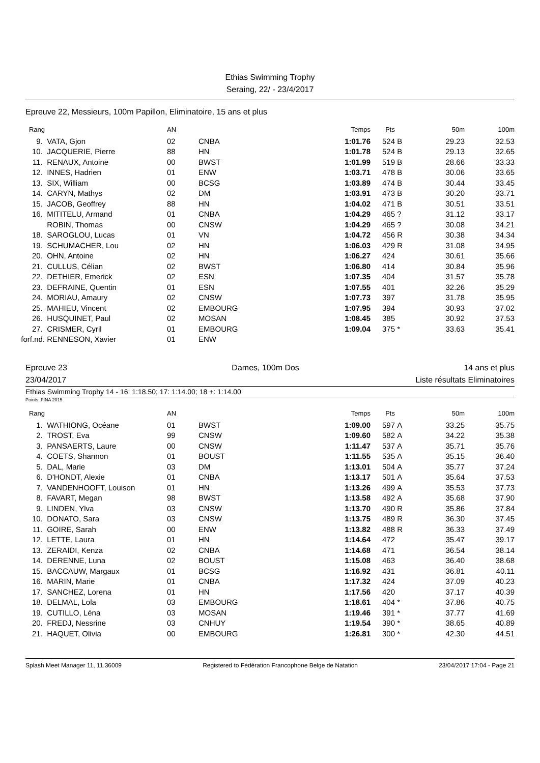Ethias Swimming Trophy
Seraing, 22/ - 23/4/2017
Epreuve 22, Messieurs, 100m Papillon, Eliminatoire, 15 ans et plus
| Rang | | AN | | Temps | Pts | | 50m | 100m |
| --- | --- | --- | --- | --- | --- | --- | --- | --- |
| 9. | VATA, Gjon | 02 | CNBA | 1:01.76 | 524 | B | 29.23 | 32.53 |
| 10. | JACQUERIE, Pierre | 88 | HN | 1:01.78 | 524 | B | 29.13 | 32.65 |
| 11. | RENAUX, Antoine | 00 | BWST | 1:01.99 | 519 | B | 28.66 | 33.33 |
| 12. | INNES, Hadrien | 01 | ENW | 1:03.71 | 478 | B | 30.06 | 33.65 |
| 13. | SIX, William | 00 | BCSG | 1:03.89 | 474 | B | 30.44 | 33.45 |
| 14. | CARYN, Mathys | 02 | DM | 1:03.91 | 473 | B | 30.20 | 33.71 |
| 15. | JACOB, Geoffrey | 88 | HN | 1:04.02 | 471 | B | 30.51 | 33.51 |
| 16. | MITITELU, Armand | 01 | CNBA | 1:04.29 | 465 | ? | 31.12 | 33.17 |
| | ROBIN, Thomas | 00 | CNSW | 1:04.29 | 465 | ? | 30.08 | 34.21 |
| 18. | SAROGLOU, Lucas | 01 | VN | 1:04.72 | 456 | R | 30.38 | 34.34 |
| 19. | SCHUMACHER, Lou | 02 | HN | 1:06.03 | 429 | R | 31.08 | 34.95 |
| 20. | OHN, Antoine | 02 | HN | 1:06.27 | 424 | | 30.61 | 35.66 |
| 21. | CULLUS, Célian | 02 | BWST | 1:06.80 | 414 | | 30.84 | 35.96 |
| 22. | DETHIER, Emerick | 02 | ESN | 1:07.35 | 404 | | 31.57 | 35.78 |
| 23. | DEFRAINE, Quentin | 01 | ESN | 1:07.55 | 401 | | 32.26 | 35.29 |
| 24. | MORIAU, Amaury | 02 | CNSW | 1:07.73 | 397 | | 31.78 | 35.95 |
| 25. | MAHIEU, Vincent | 02 | EMBOURG | 1:07.95 | 394 | | 30.93 | 37.02 |
| 26. | HUSQUINET, Paul | 02 | MOSAN | 1:08.45 | 385 | | 30.92 | 37.53 |
| 27. | CRISMER, Cyril | 01 | EMBOURG | 1:09.04 | 375 | * | 33.63 | 35.41 |
| forf.nd. | RENNESON, Xavier | 01 | ENW | | | | | |
Epreuve 23 Dames, 100m Dos 14 ans et plus
23/04/2017 Liste résultats Eliminatoires
Ethias Swimming Trophy 14 - 16: 1:18.50; 17: 1:14.00; 18 +: 1:14.00
Points: FINA 2015
| Rang | | AN | | Temps | Pts | | 50m | 100m |
| --- | --- | --- | --- | --- | --- | --- | --- | --- |
| 1. | WATHIONG, Océane | 01 | BWST | 1:09.00 | 597 | A | 33.25 | 35.75 |
| 2. | TROST, Eva | 99 | CNSW | 1:09.60 | 582 | A | 34.22 | 35.38 |
| 3. | PANSAERTS, Laure | 00 | CNSW | 1:11.47 | 537 | A | 35.71 | 35.76 |
| 4. | COETS, Shannon | 01 | BOUST | 1:11.55 | 535 | A | 35.15 | 36.40 |
| 5. | DAL, Marie | 03 | DM | 1:13.01 | 504 | A | 35.77 | 37.24 |
| 6. | D'HONDT, Alexie | 01 | CNBA | 1:13.17 | 501 | A | 35.64 | 37.53 |
| 7. | VANDENHOOFT, Louison | 01 | HN | 1:13.26 | 499 | A | 35.53 | 37.73 |
| 8. | FAVART, Megan | 98 | BWST | 1:13.58 | 492 | A | 35.68 | 37.90 |
| 9. | LINDEN, Ylva | 03 | CNSW | 1:13.70 | 490 | R | 35.86 | 37.84 |
| 10. | DONATO, Sara | 03 | CNSW | 1:13.75 | 489 | R | 36.30 | 37.45 |
| 11. | GOIRE, Sarah | 00 | ENW | 1:13.82 | 488 | R | 36.33 | 37.49 |
| 12. | LETTE, Laura | 01 | HN | 1:14.64 | 472 | | 35.47 | 39.17 |
| 13. | ZERAIDI, Kenza | 02 | CNBA | 1:14.68 | 471 | | 36.54 | 38.14 |
| 14. | DERENNE, Luna | 02 | BOUST | 1:15.08 | 463 | | 36.40 | 38.68 |
| 15. | BACCAUW, Margaux | 01 | BCSG | 1:16.92 | 431 | | 36.81 | 40.11 |
| 16. | MARIN, Marie | 01 | CNBA | 1:17.32 | 424 | | 37.09 | 40.23 |
| 17. | SANCHEZ, Lorena | 01 | HN | 1:17.56 | 420 | | 37.17 | 40.39 |
| 18. | DELMAL, Lola | 03 | EMBOURG | 1:18.61 | 404 | * | 37.86 | 40.75 |
| 19. | CUTILLO, Léna | 03 | MOSAN | 1:19.46 | 391 | * | 37.77 | 41.69 |
| 20. | FREDJ, Nessrine | 03 | CNHUY | 1:19.54 | 390 | * | 38.65 | 40.89 |
| 21. | HAQUET, Olivia | 00 | EMBOURG | 1:26.81 | 300 | * | 42.30 | 44.51 |
Splash Meet Manager 11, 11.36009 Registered to Fédération Francophone Belge de Natation 23/04/2017 17:04 - Page 21